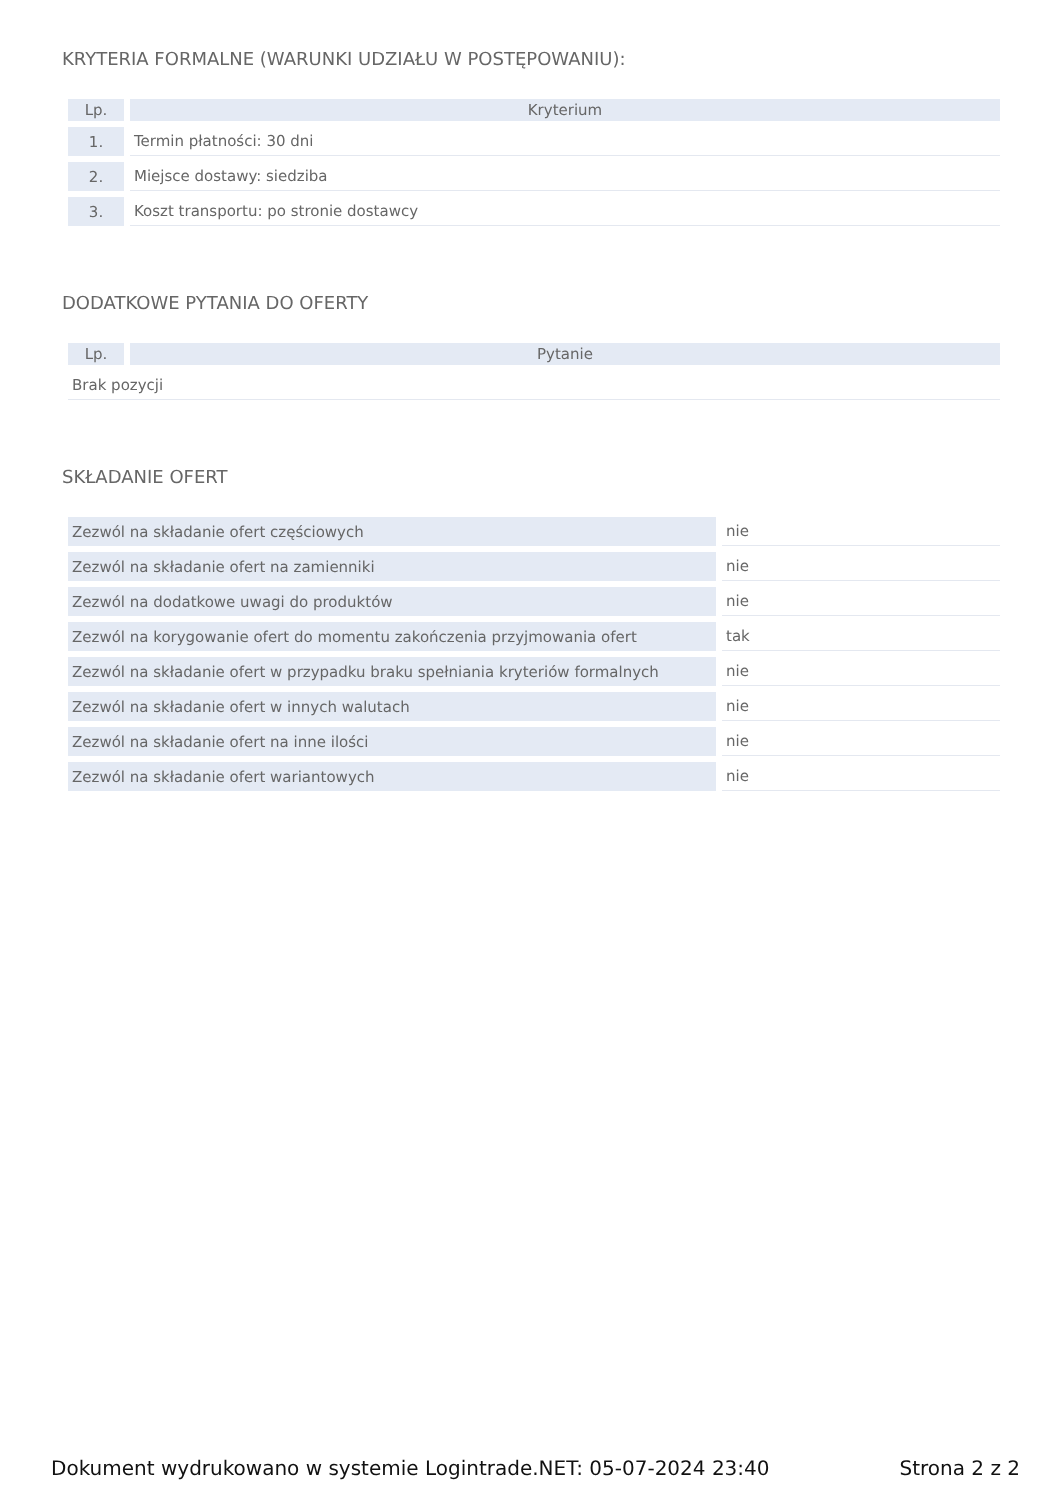KRYTERIA FORMALNE (WARUNKI UDZIAŁU W POSTĘPOWANIU):
| Lp. | Kryterium |
| --- | --- |
| 1. | Termin płatności: 30 dni |
| 2. | Miejsce dostawy: siedziba |
| 3. | Koszt transportu: po stronie dostawcy |
DODATKOWE PYTANIA DO OFERTY
| Lp. | Pytanie |
| --- | --- |
| Brak pozycji | |
SKŁADANIE OFERT
| Zezwól na składanie ofert częściowych | nie |
| Zezwól na składanie ofert na zamienniki | nie |
| Zezwól na dodatkowe uwagi do produktów | nie |
| Zezwól na korygowanie ofert do momentu zakończenia przyjmowania ofert | tak |
| Zezwól na składanie ofert w przypadku braku spełniania kryteriów formalnych | nie |
| Zezwól na składanie ofert w innych walutach | nie |
| Zezwól na składanie ofert na inne ilości | nie |
| Zezwól na składanie ofert wariantowych | nie |
Dokument wydrukowano w systemie Logintrade.NET: 05-07-2024 23:40 Strona 2 z 2